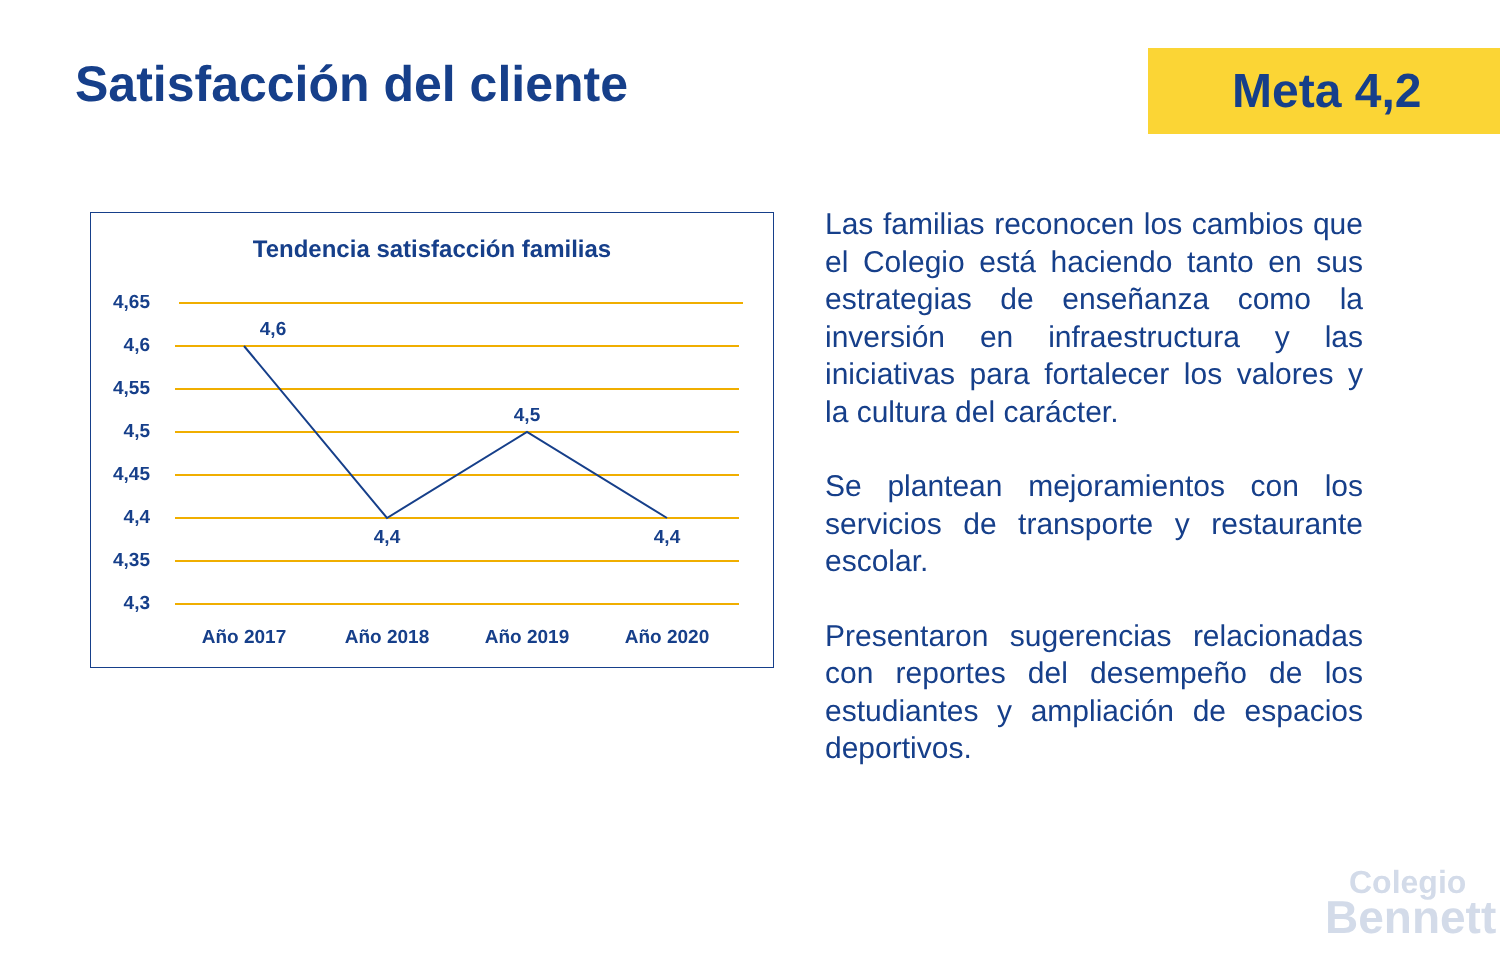Satisfacción del cliente Meta 4,2
Tendencia satisfacción familias
4,65
4,6
4,55
4,5
4,45
4,4
4,35
4,3
4,6
4,4
4,5
4,4
Año 2017
Año 2018
Año 2019
Año 2020
Las familias reconocen los cambios que el Colegio está haciendo tanto en sus estrategias de enseñanza como la inversión en infraestructura y las iniciativas para fortalecer los valores y la cultura del carácter.
Se plantean mejoramientos con los servicios de transporte y restaurante escolar.
Presentaron sugerencias relacionadas con reportes del desempeño de los estudiantes y ampliación de espacios deportivos.
Colegio
Bennett